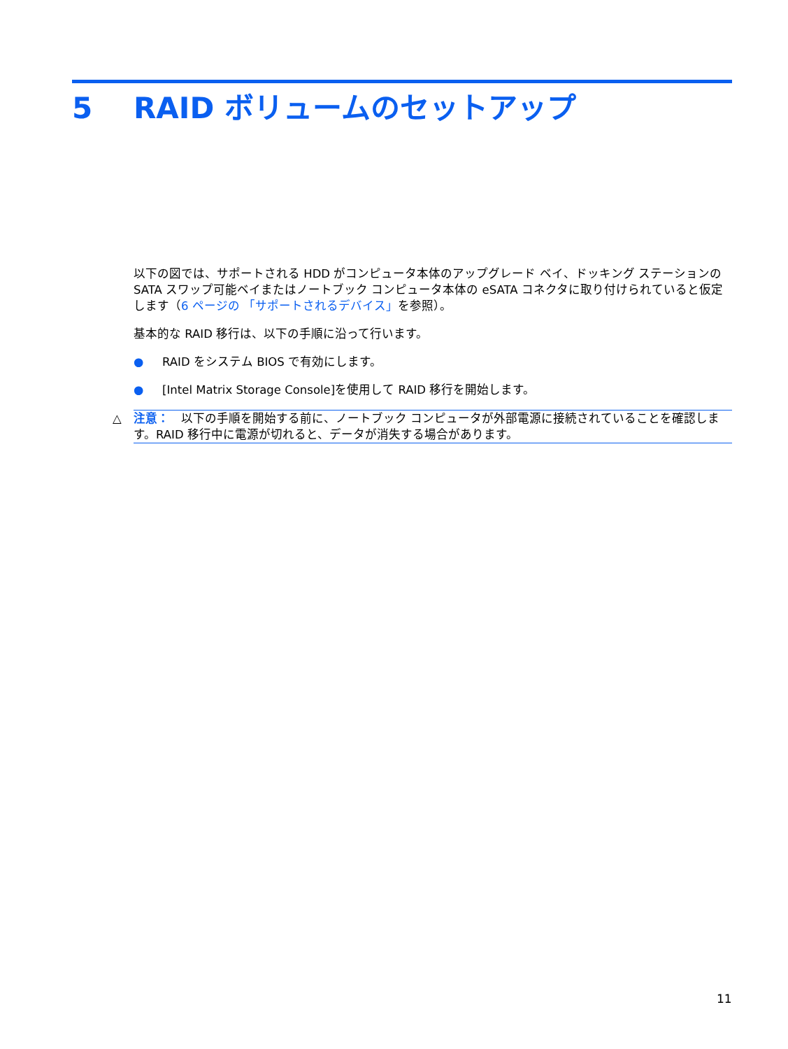5 RAID ボリュームのセットアップ
以下の図では、サポートされる HDD がコンピュータ本体のアップグレード ベイ、ドッキング ステーションの SATA スワップ可能ベイまたはノートブック コンピュータ本体の eSATA コネクタに取り付けられていると仮定します（6 ページの 「サポートされるデバイス」を参照）。
基本的な RAID 移行は、以下の手順に沿って行います。
● RAID をシステム BIOS で有効にします。
● [Intel Matrix Storage Console]を使用して RAID 移行を開始します。
△ 注意：　以下の手順を開始する前に、ノートブック コンピュータが外部電源に接続されていることを確認します。RAID 移行中に電源が切れると、データが消失する場合があります。
11